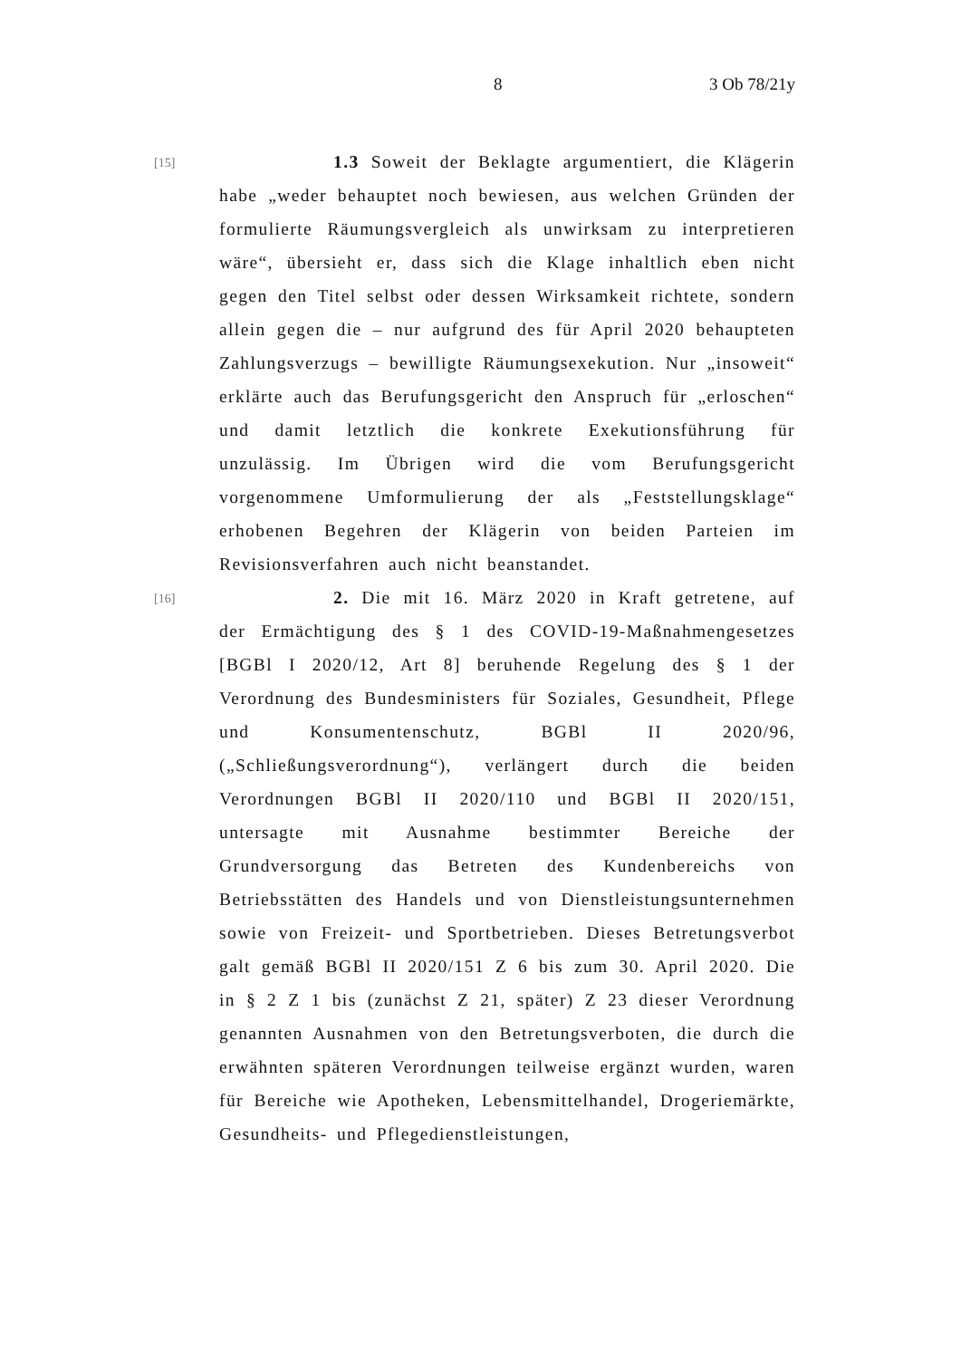8 3 Ob 78/21y
[15]
1.3 Soweit der Beklagte argumentiert, die Klägerin habe „weder behauptet noch bewiesen, aus welchen Gründen der formulierte Räumungsvergleich als unwirksam zu interpretieren wäre“, übersieht er, dass sich die Klage inhaltlich eben nicht gegen den Titel selbst oder dessen Wirksamkeit richtete, sondern allein gegen die – nur aufgrund des für April 2020 behaupteten Zahlungsverzugs – bewilligte Räumungsexekution. Nur „insoweit“ erklärte auch das Berufungsgericht den Anspruch für „erloschen“ und damit letztlich die konkrete Exekutionsführung für unzulässig. Im Übrigen wird die vom Berufungsgericht vorgenommene Umformulierung der als „Feststellungsklage“ erhobenen Begehren der Klägerin von beiden Parteien im Revisionsverfahren auch nicht beanstandet.
[16]
2. Die mit 16. März 2020 in Kraft getretene, auf der Ermächtigung des § 1 des COVID-19-Maßnahmengesetzes [BGBl I 2020/12, Art 8] beruhende Regelung des § 1 der Verordnung des Bundesministers für Soziales, Gesundheit, Pflege und Konsumentenschutz, BGBl II 2020/96, („Schließungsverordnung“), verlängert durch die beiden Verordnungen BGBl II 2020/110 und BGBl II 2020/151, untersagte mit Ausnahme bestimmter Bereiche der Grundversorgung das Betreten des Kundenbereichs von Betriebsstätten des Handels und von Dienstleistungsunternehmen sowie von Freizeit- und Sportbetrieben. Dieses Betretungsverbot galt gemäß BGBl II 2020/151 Z 6 bis zum 30. April 2020. Die in § 2 Z 1 bis (zunächst Z 21, später) Z 23 dieser Verordnung genannten Ausnahmen von den Betretungsverboten, die durch die erwähnten späteren Verordnungen teilweise ergänzt wurden, waren für Bereiche wie Apotheken, Lebensmittelhandel, Drogeriemärkte, Gesundheits- und Pflegedienstleistungen,